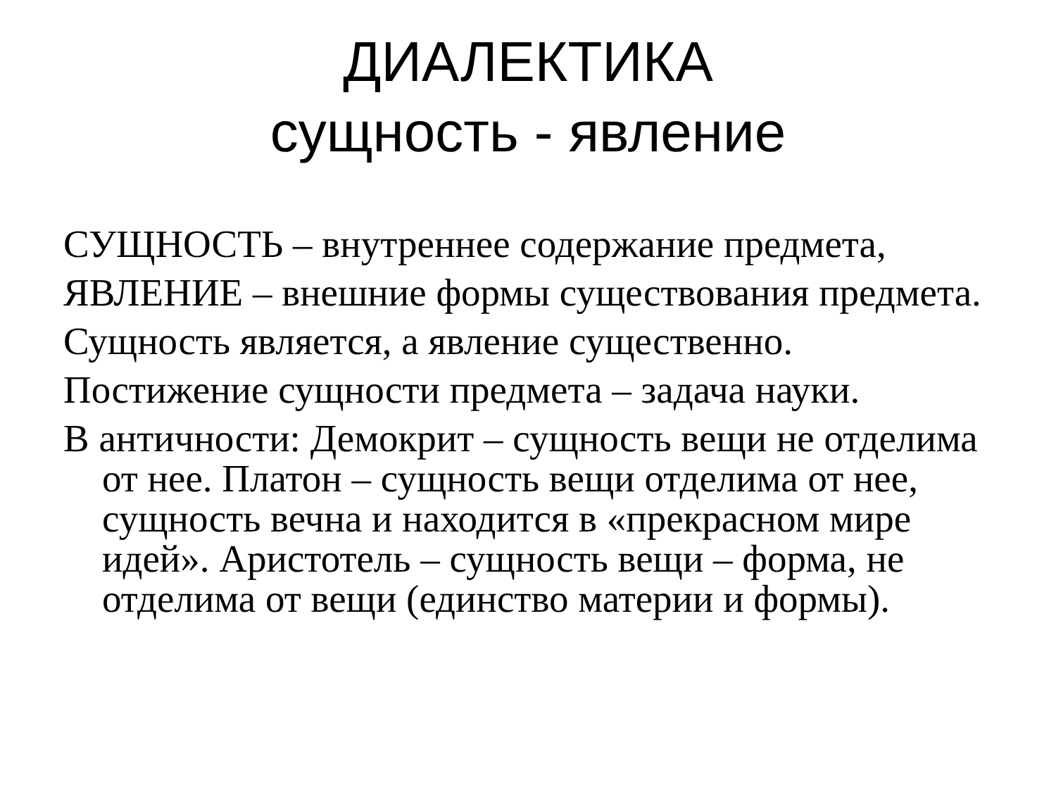ДИАЛЕКТИКА
сущность - явление
СУЩНОСТЬ – внутреннее содержание предмета,
ЯВЛЕНИЕ – внешние формы существования предмета.
Сущность является, а явление существенно.
Постижение сущности предмета – задача науки.
В античности: Демокрит – сущность вещи не отделима от нее. Платон – сущность вещи отделима от нее, сущность вечна и находится в «прекрасном мире идей». Аристотель – сущность вещи – форма, не отделима от вещи (единство материи и формы).